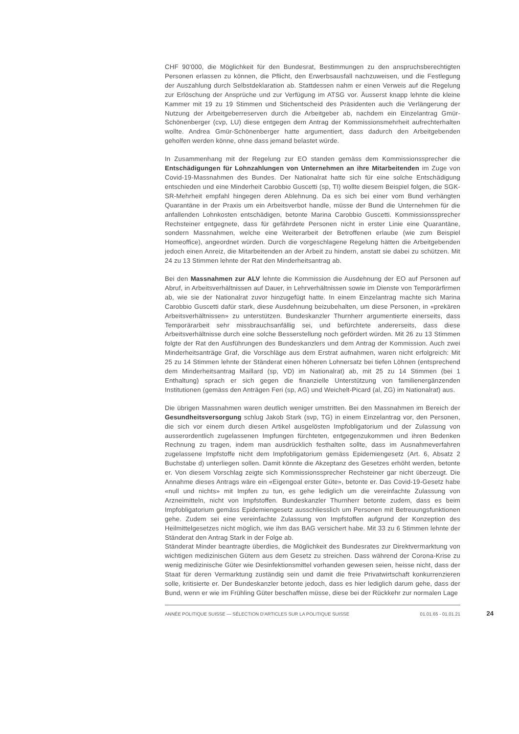CHF 90'000, die Möglichkeit für den Bundesrat, Bestimmungen zu den anspruchsberechtigten Personen erlassen zu können, die Pflicht, den Erwerbsausfall nachzuweisen, und die Festlegung der Auszahlung durch Selbstdeklaration ab. Stattdessen nahm er einen Verweis auf die Regelung zur Erlöschung der Ansprüche und zur Verfügung im ATSG vor. Äusserst knapp lehnte die kleine Kammer mit 19 zu 19 Stimmen und Stichentscheid des Präsidenten auch die Verlängerung der Nutzung der Arbeitgeberreserven durch die Arbeitgeber ab, nachdem ein Einzelantrag Gmür-Schönenberger (cvp, LU) diese entgegen dem Antrag der Kommissionsmehrheit aufrechterhalten wollte. Andrea Gmür-Schönenberger hatte argumentiert, dass dadurch den Arbeitgebenden geholfen werden könne, ohne dass jemand belastet würde.
In Zusammenhang mit der Regelung zur EO standen gemäss dem Kommissionssprecher die Entschädigungen für Lohnzahlungen von Unternehmen an ihre Mitarbeitenden im Zuge von Covid-19-Massnahmen des Bundes. Der Nationalrat hatte sich für eine solche Entschädigung entschieden und eine Minderheit Carobbio Guscetti (sp, TI) wollte diesem Beispiel folgen, die SGK-SR-Mehrheit empfahl hingegen deren Ablehnung. Da es sich bei einer vom Bund verhängten Quarantäne in der Praxis um ein Arbeitsverbot handle, müsse der Bund die Unternehmen für die anfallenden Lohnkosten entschädigen, betonte Marina Carobbio Guscetti. Kommissionssprecher Rechsteiner entgegnete, dass für gefährdete Personen nicht in erster Linie eine Quarantäne, sondern Massnahmen, welche eine Weiterarbeit der Betroffenen erlaube (wie zum Beispiel Homeoffice), angeordnet würden. Durch die vorgeschlagene Regelung hätten die Arbeitgebenden jedoch einen Anreiz, die Mitarbeitenden an der Arbeit zu hindern, anstatt sie dabei zu schützen. Mit 24 zu 13 Stimmen lehnte der Rat den Minderheitsantrag ab.
Bei den Massnahmen zur ALV lehnte die Kommission die Ausdehnung der EO auf Personen auf Abruf, in Arbeitsverhältnissen auf Dauer, in Lehrverhältnissen sowie im Dienste von Temporärfirmen ab, wie sie der Nationalrat zuvor hinzugefügt hatte. In einem Einzelantrag machte sich Marina Carobbio Guscetti dafür stark, diese Ausdehnung beizubehalten, um diese Personen, in «prekären Arbeitsverhältnissen» zu unterstützen. Bundeskanzler Thurnherr argumentierte einerseits, dass Temporärarbeit sehr missbrauchsanfällig sei, und befürchtete andererseits, dass diese Arbeitsverhältnisse durch eine solche Besserstellung noch gefördert würden. Mit 26 zu 13 Stimmen folgte der Rat den Ausführungen des Bundeskanzlers und dem Antrag der Kommission. Auch zwei Minderheitsanträge Graf, die Vorschläge aus dem Erstrat aufnahmen, waren nicht erfolgreich: Mit 25 zu 14 Stimmen lehnte der Ständerat einen höheren Lohnersatz bei tiefen Löhnen (entsprechend dem Minderheitsantrag Maillard (sp, VD) im Nationalrat) ab, mit 25 zu 14 Stimmen (bei 1 Enthaltung) sprach er sich gegen die finanzielle Unterstützung von familienergänzenden Institutionen (gemäss den Anträgen Feri (sp, AG) und Weichelt-Picard (al, ZG) im Nationalrat) aus.
Die übrigen Massnahmen waren deutlich weniger umstritten. Bei den Massnahmen im Bereich der Gesundheitsversorgung schlug Jakob Stark (svp, TG) in einem Einzelantrag vor, den Personen, die sich vor einem durch diesen Artikel ausgelösten Impfobligatorium und der Zulassung von ausserordentlich zugelassenen Impfungen fürchteten, entgegenzukommen und ihren Bedenken Rechnung zu tragen, indem man ausdrücklich festhalten sollte, dass im Ausnahmeverfahren zugelassene Impfstoffe nicht dem Impfobligatorium gemäss Epidemiengesetz (Art. 6, Absatz 2 Buchstabe d) unterliegen sollen. Damit könnte die Akzeptanz des Gesetzes erhöht werden, betonte er. Von diesem Vorschlag zeigte sich Kommissionssprecher Rechsteiner gar nicht überzeugt. Die Annahme dieses Antrags wäre ein «Eigengoal erster Güte», betonte er. Das Covid-19-Gesetz habe «null und nichts» mit Impfen zu tun, es gehe lediglich um die vereinfachte Zulassung von Arzneimitteln, nicht von Impfstoffen. Bundeskanzler Thurnherr betonte zudem, dass es beim Impfobligatorium gemäss Epidemiengesetz ausschliesslich um Personen mit Betreuungsfunktionen gehe. Zudem sei eine vereinfachte Zulassung von Impfstoffen aufgrund der Konzeption des Heilmittelgesetzes nicht möglich, wie ihm das BAG versichert habe. Mit 33 zu 6 Stimmen lehnte der Ständerat den Antrag Stark in der Folge ab.
Ständerat Minder beantragte überdies, die Möglichkeit des Bundesrates zur Direktvermarktung von wichtigen medizinischen Gütern aus dem Gesetz zu streichen. Dass während der Corona-Krise zu wenig medizinische Güter wie Desinfektionsmittel vorhanden gewesen seien, heisse nicht, dass der Staat für deren Vermarktung zuständig sein und damit die freie Privatwirtschaft konkurrenzieren solle, kritisierte er. Der Bundeskanzler betonte jedoch, dass es hier lediglich darum gehe, dass der Bund, wenn er wie im Frühling Güter beschaffen müsse, diese bei der Rückkehr zur normalen Lage
ANNÉE POLITIQUE SUISSE — SÉLECTION D'ARTICLES SUR LA POLITIQUE SUISSE 01.01.65 - 01.01.21 24